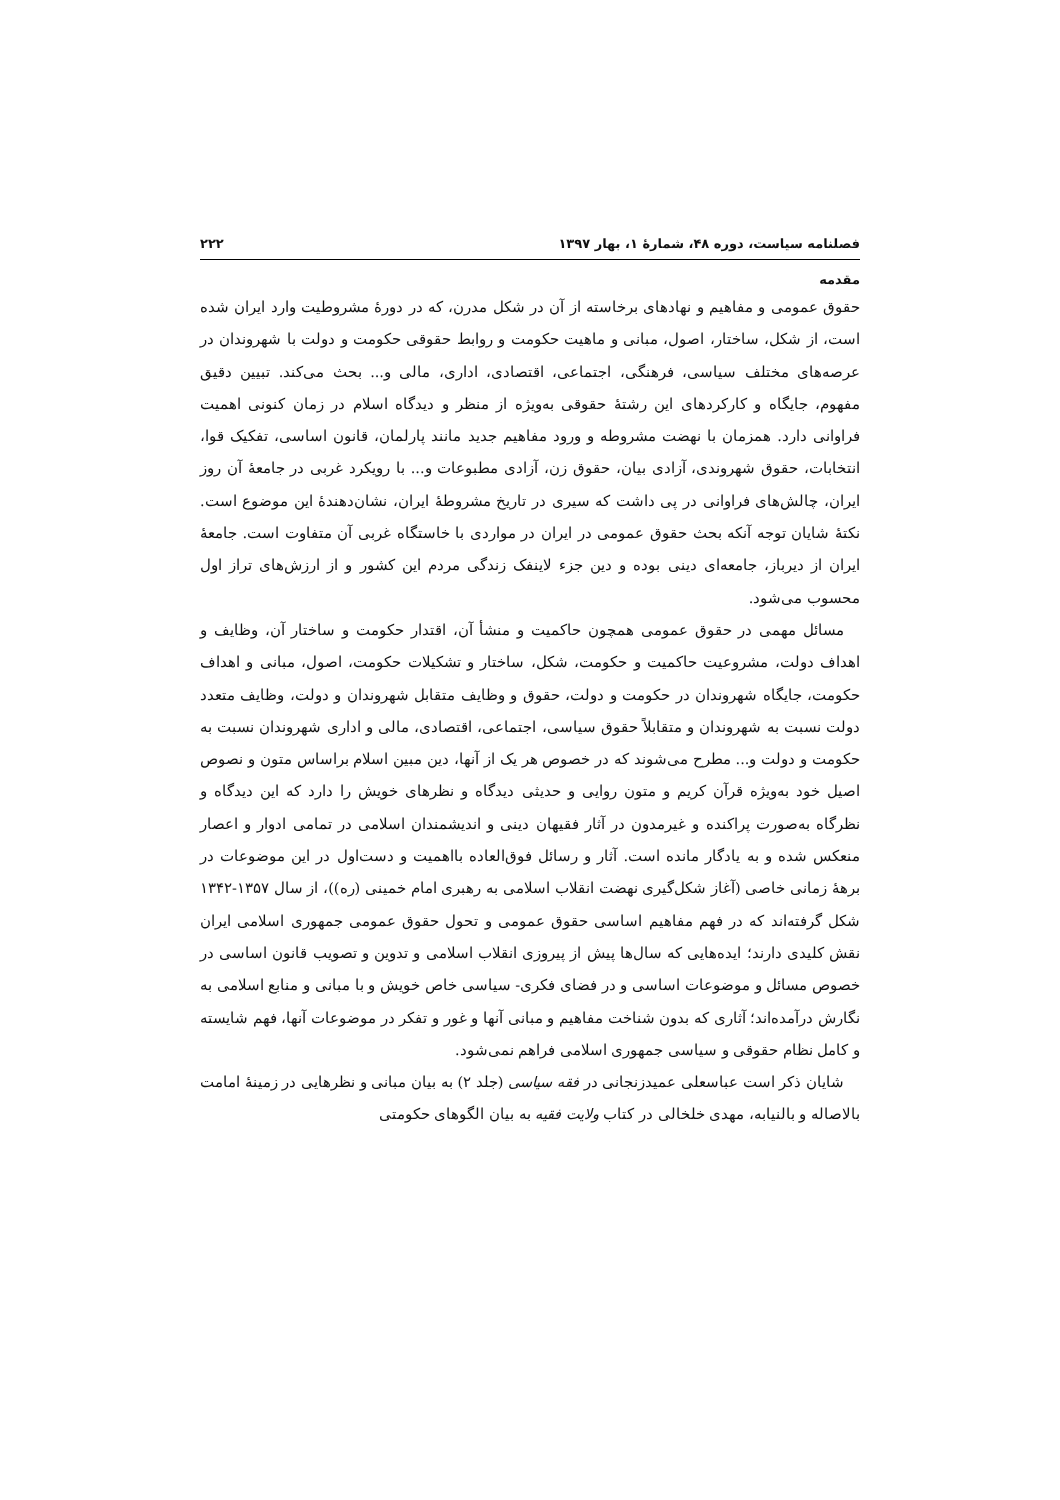فصلنامه سیاست، دوره ۴۸، شمارۀ ۱، بهار ۱۳۹۷ ۲۲۲
مقدمه
حقوق عمومی و مفاهیم و نهادهای برخاسته از آن در شکل مدرن، که در دورۀ مشروطیت وارد ایران شده است، از شکل، ساختار، اصول، مبانی و ماهیت حکومت و روابط حقوقی حکومت و دولت با شهروندان در عرصه‌های مختلف سیاسی، فرهنگی، اجتماعی، اقتصادی، اداری، مالی و... بحث می‌کند. تبیین دقیق مفهوم، جایگاه و کارکردهای این رشتۀ حقوقی به‌ویژه از منظر و دیدگاه اسلام در زمان کنونی اهمیت فراوانی دارد. همزمان با نهضت مشروطه و ورود مفاهیم جدید مانند پارلمان، قانون اساسی، تفکیک قوا، انتخابات، حقوق شهروندی، آزادی بیان، حقوق زن، آزادی مطبوعات و... با رویکرد غربی در جامعۀ آن روز ایران، چالش‌های فراوانی در پی داشت که سیری در تاریخ مشروطۀ ایران، نشان‌دهندۀ این موضوع است. نکتۀ شایان توجه آنکه بحث حقوق عمومی در ایران در مواردی با خاستگاه غربی آن متفاوت است. جامعۀ ایران از دیرباز، جامعه‌ای دینی بوده و دین جزء لاینفک زندگی مردم این کشور و از ارزش‌های تراز اول محسوب می‌شود.
مسائل مهمی در حقوق عمومی همچون حاکمیت و منشأ آن، اقتدار حکومت و ساختار آن، وظایف و اهداف دولت، مشروعیت حاکمیت و حکومت، شکل، ساختار و تشکیلات حکومت، اصول، مبانی و اهداف حکومت، جایگاه شهروندان در حکومت و دولت، حقوق و وظایف متقابل شهروندان و دولت، وظایف متعدد دولت نسبت به شهروندان و متقابلاً حقوق سیاسی، اجتماعی، اقتصادی، مالی و اداری شهروندان نسبت به حکومت و دولت و... مطرح می‌شوند که در خصوص هر یک از آنها، دین مبین اسلام براساس متون و نصوص اصیل خود به‌ویژه قرآن کریم و متون روایی و حدیثی دیدگاه و نظرهای خویش را دارد که این دیدگاه و نظرگاه به‌صورت پراکنده و غیرمدون در آثار فقیهان دینی و اندیشمندان اسلامی در تمامی ادوار و اعصار منعکس شده و به یادگار مانده است. آثار و رسائل فوق‌العاده بااهمیت و دست‌اول در این موضوعات در برهۀ زمانی خاصی (آغاز شکل‌گیری نهضت انقلاب اسلامی به رهبری امام خمینی (ره))، از سال ۱۳۵۷-۱۳۴۲ شکل گرفته‌اند که در فهم مفاهیم اساسی حقوق عمومی و تحول حقوق عمومی جمهوری اسلامی ایران نقش کلیدی دارند؛ ایده‌هایی که سال‌ها پیش از پیروزی انقلاب اسلامی و تدوین و تصویب قانون اساسی در خصوص مسائل و موضوعات اساسی و در فضای فکری- سیاسی خاص خویش و با مبانی و منابع اسلامی به نگارش درآمده‌اند؛ آثاری که بدون شناخت مفاهیم و مبانی آنها و غور و تفکر در موضوعات آنها، فهم شایسته و کامل نظام حقوقی و سیاسی جمهوری اسلامی فراهم نمی‌شود.
شایان ذکر است عباسعلی عمیدزنجانی در فقه سیاسی (جلد ۲) به بیان مبانی و نظرهایی در زمینۀ امامت بالاصاله و بالنیابه، مهدی خلخالی در کتاب ولایت فقیه به بیان الگوهای حکومتی